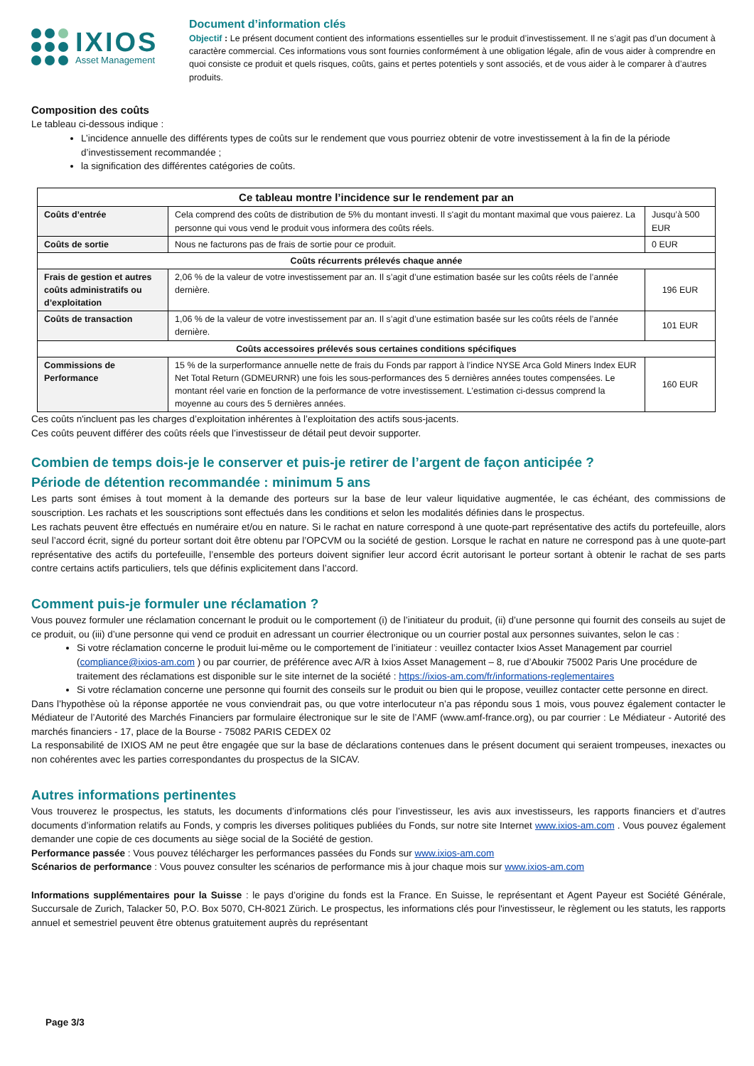IXIOS
Asset Management
Document d’information clés
Objectif : Le présent document contient des informations essentielles sur le produit d’investissement. Il ne s’agit pas d’un document à caractère commercial. Ces informations vous sont fournies conformément à une obligation légale, afin de vous aider à comprendre en quoi consiste ce produit et quels risques, coûts, gains et pertes potentiels y sont associés, et de vous aider à le comparer à d’autres produits.
Composition des coûts
Le tableau ci-dessous indique :
L’incidence annuelle des différents types de coûts sur le rendement que vous pourriez obtenir de votre investissement à la fin de la période d’investissement recommandée ;
la signification des différentes catégories de coûts.
| Ce tableau montre l’incidence sur le rendement par an | | |
| --- | --- | --- |
| Coûts d’entrée | Cela comprend des coûts de distribution de 5% du montant investi. Il s'agit du montant maximal que vous paierez. La personne qui vous vend le produit vous informera des coûts réels. | Jusqu’à 500 EUR |
| Coûts de sortie | Nous ne facturons pas de frais de sortie pour ce produit. | 0 EUR |
| Coûts récurrents prélevés chaque année | | |
| Frais de gestion et autres coûts administratifs ou d’exploitation | 2,06 % de la valeur de votre investissement par an. Il s’agit d’une estimation basée sur les coûts réels de l’année dernière. | 196 EUR |
| Coûts de transaction | 1,06 % de la valeur de votre investissement par an. Il s’agit d’une estimation basée sur les coûts réels de l’année dernière. | 101 EUR |
| Coûts accessoires prélevés sous certaines conditions spécifiques | | |
| Commissions de Performance | 15 % de la surperformance annuelle nette de frais du Fonds par rapport à l’indice NYSE Arca Gold Miners Index EUR Net Total Return (GDMEURNR) une fois les sous-performances des 5 dernières années toutes compensées. Le montant réel varie en fonction de la performance de votre investissement. L'estimation ci-dessus comprend la moyenne au cours des 5 dernières années. | 160 EUR |
Ces coûts n'incluent pas les charges d’exploitation inhérentes à l’exploitation des actifs sous-jacents.
Ces coûts peuvent différer des coûts réels que l’investisseur de détail peut devoir supporter.
Combien de temps dois-je le conserver et puis-je retirer de l’argent de façon anticipée ?
Période de détention recommandée : minimum 5 ans
Les parts sont émises à tout moment à la demande des porteurs sur la base de leur valeur liquidative augmentée, le cas échéant, des commissions de souscription. Les rachats et les souscriptions sont effectués dans les conditions et selon les modalités définies dans le prospectus.
Les rachats peuvent être effectués en numéraire et/ou en nature. Si le rachat en nature correspond à une quote-part représentative des actifs du portefeuille, alors seul l’accord écrit, signé du porteur sortant doit être obtenu par l’OPCVM ou la société de gestion. Lorsque le rachat en nature ne correspond pas à une quote-part représentative des actifs du portefeuille, l’ensemble des porteurs doivent signifier leur accord écrit autorisant le porteur sortant à obtenir le rachat de ses parts contre certains actifs particuliers, tels que définis explicitement dans l’accord.
Comment puis-je formuler une réclamation ?
Vous pouvez formuler une réclamation concernant le produit ou le comportement (i) de l’initiateur du produit, (ii) d’une personne qui fournit des conseils au sujet de ce produit, ou (iii) d’une personne qui vend ce produit en adressant un courrier électronique ou un courrier postal aux personnes suivantes, selon le cas :
Si votre réclamation concerne le produit lui-même ou le comportement de l’initiateur : veuillez contacter Ixios Asset Management par courriel (compliance@ixios-am.com ) ou par courrier, de préférence avec A/R à Ixios Asset Management – 8, rue d’Aboukir 75002 Paris Une procédure de traitement des réclamations est disponible sur le site internet de la société : https://ixios-am.com/fr/informations-reglementaires
Si votre réclamation concerne une personne qui fournit des conseils sur le produit ou bien qui le propose, veuillez contacter cette personne en direct.
Dans l’hypothèse où la réponse apportée ne vous conviendrait pas, ou que votre interlocuteur n’a pas répondu sous 1 mois, vous pouvez également contacter le Médiateur de l’Autorité des Marchés Financiers par formulaire électronique sur le site de l’AMF (www.amf-france.org), ou par courrier : Le Médiateur - Autorité des marchés financiers - 17, place de la Bourse - 75082 PARIS CEDEX 02
La responsabilité de IXIOS AM ne peut être engagée que sur la base de déclarations contenues dans le présent document qui seraient trompeuses, inexactes ou non cohérentes avec les parties correspondantes du prospectus de la SICAV.
Autres informations pertinentes
Vous trouverez le prospectus, les statuts, les documents d’informations clés pour l’investisseur, les avis aux investisseurs, les rapports financiers et d’autres documents d’information relatifs au Fonds, y compris les diverses politiques publiées du Fonds, sur notre site Internet www.ixios-am.com . Vous pouvez également demander une copie de ces documents au siège social de la Société de gestion.
Performance passée : Vous pouvez télécharger les performances passées du Fonds sur www.ixios-am.com
Scénarios de performance : Vous pouvez consulter les scénarios de performance mis à jour chaque mois sur www.ixios-am.com
Informations supplémentaires pour la Suisse : le pays d’origine du fonds est la France. En Suisse, le représentant et Agent Payeur est Société Générale, Succursale de Zurich, Talacker 50, P.O. Box 5070, CH-8021 Zürich. Le prospectus, les informations clés pour l'investisseur, le règlement ou les statuts, les rapports annuel et semestriel peuvent être obtenus gratuitement auprès du représentant
Page 3/3